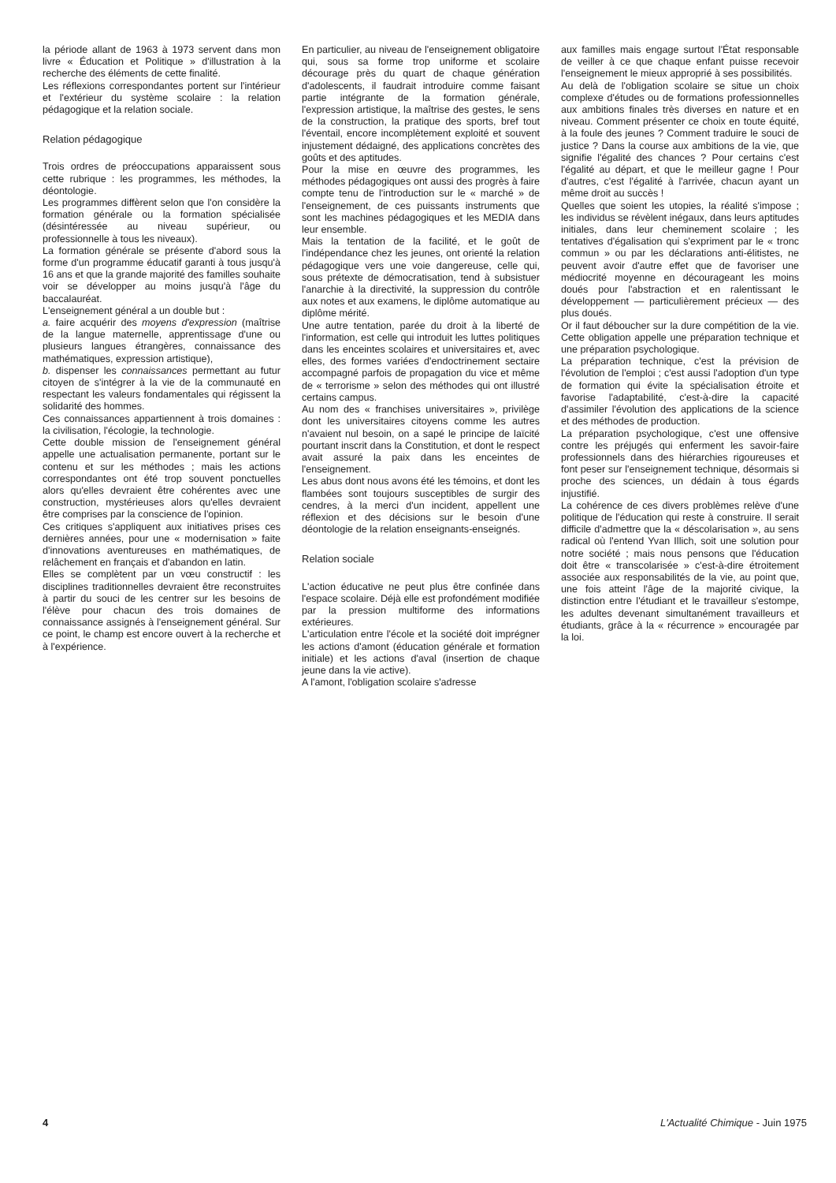la période allant de 1963 à 1973 servent dans mon livre « Éducation et Politique » d'illustration à la recherche des éléments de cette finalité.
Les réflexions correspondantes portent sur l'intérieur et l'extérieur du système scolaire : la relation pédagogique et la relation sociale.
Relation pédagogique
Trois ordres de préoccupations apparaissent sous cette rubrique : les programmes, les méthodes, la déontologie.
Les programmes diffèrent selon que l'on considère la formation générale ou la formation spécialisée (désintéressée au niveau supérieur, ou professionnelle à tous les niveaux).
La formation générale se présente d'abord sous la forme d'un programme éducatif garanti à tous jusqu'à 16 ans et que la grande majorité des familles souhaite voir se développer au moins jusqu'à l'âge du baccalauréat.
L'enseignement général a un double but :
a. faire acquérir des moyens d'expression (maîtrise de la langue maternelle, apprentissage d'une ou plusieurs langues étrangères, connaissance des mathématiques, expression artistique),
b. dispenser les connaissances permettant au futur citoyen de s'intégrer à la vie de la communauté en respectant les valeurs fondamentales qui régissent la solidarité des hommes.
Ces connaissances appartiennent à trois domaines : la civilisation, l'écologie, la technologie.
Cette double mission de l'enseignement général appelle une actualisation permanente, portant sur le contenu et sur les méthodes ; mais les actions correspondantes ont été trop souvent ponctuelles alors qu'elles devraient être cohérentes avec une construction, mystérieuses alors qu'elles devraient être comprises par la conscience de l'opinion.
Ces critiques s'appliquent aux initiatives prises ces dernières années, pour une « modernisation » faite d'innovations aventureuses en mathématiques, de relâchement en français et d'abandon en latin.
Elles se complètent par un vœu constructif : les disciplines traditionnelles devraient être reconstruites à partir du souci de les centrer sur les besoins de l'élève pour chacun des trois domaines de connaissance assignés à l'enseignement général. Sur ce point, le champ est encore ouvert à la recherche et à l'expérience.
En particulier, au niveau de l'enseignement obligatoire qui, sous sa forme trop uniforme et scolaire décourage près du quart de chaque génération d'adolescents, il faudrait introduire comme faisant partie intégrante de la formation générale, l'expression artistique, la maîtrise des gestes, le sens de la construction, la pratique des sports, bref tout l'éventail, encore incomplètement exploité et souvent injustement dédaigné, des applications concrètes des goûts et des aptitudes.
Pour la mise en œuvre des programmes, les méthodes pédagogiques ont aussi des progrès à faire compte tenu de l'introduction sur le « marché » de l'enseignement, de ces puissants instruments que sont les machines pédagogiques et les MEDIA dans leur ensemble.
Mais la tentation de la facilité, et le goût de l'indépendance chez les jeunes, ont orienté la relation pédagogique vers une voie dangereuse, celle qui, sous prétexte de démocratisation, tend à subsistuer l'anarchie à la directivité, la suppression du contrôle aux notes et aux examens, le diplôme automatique au diplôme mérité.
Une autre tentation, parée du droit à la liberté de l'information, est celle qui introduit les luttes politiques dans les enceintes scolaires et universitaires et, avec elles, des formes variées d'endoctrinement sectaire accompagné parfois de propagation du vice et même de « terrorisme » selon des méthodes qui ont illustré certains campus.
Au nom des « franchises universitaires », privilège dont les universitaires citoyens comme les autres n'avaient nul besoin, on a sapé le principe de laïcité pourtant inscrit dans la Constitution, et dont le respect avait assuré la paix dans les enceintes de l'enseignement.
Les abus dont nous avons été les témoins, et dont les flambées sont toujours susceptibles de surgir des cendres, à la merci d'un incident, appellent une réflexion et des décisions sur le besoin d'une déontologie de la relation enseignants-enseignés.
Relation sociale
L'action éducative ne peut plus être confinée dans l'espace scolaire. Déjà elle est profondément modifiée par la pression multiforme des informations extérieures.
L'articulation entre l'école et la société doit imprégner les actions d'amont (éducation générale et formation initiale) et les actions d'aval (insertion de chaque jeune dans la vie active).
A l'amont, l'obligation scolaire s'adresse
aux familles mais engage surtout l'État responsable de veiller à ce que chaque enfant puisse recevoir l'enseignement le mieux approprié à ses possibilités.
Au delà de l'obligation scolaire se situe un choix complexe d'études ou de formations professionnelles aux ambitions finales très diverses en nature et en niveau. Comment présenter ce choix en toute équité, à la foule des jeunes ? Comment traduire le souci de justice ? Dans la course aux ambitions de la vie, que signifie l'égalité des chances ? Pour certains c'est l'égalité au départ, et que le meilleur gagne ! Pour d'autres, c'est l'égalité à l'arrivée, chacun ayant un même droit au succès !
Quelles que soient les utopies, la réalité s'impose ; les individus se révèlent inégaux, dans leurs aptitudes initiales, dans leur cheminement scolaire ; les tentatives d'égalisation qui s'expriment par le « tronc commun » ou par les déclarations anti-élitistes, ne peuvent avoir d'autre effet que de favoriser une médiocrité moyenne en décourageant les moins doués pour l'abstraction et en ralentissant le développement — particulièrement précieux — des plus doués.
Or il faut déboucher sur la dure compétition de la vie. Cette obligation appelle une préparation technique et une préparation psychologique.
La préparation technique, c'est la prévision de l'évolution de l'emploi ; c'est aussi l'adoption d'un type de formation qui évite la spécialisation étroite et favorise l'adaptabilité, c'est-à-dire la capacité d'assimiler l'évolution des applications de la science et des méthodes de production.
La préparation psychologique, c'est une offensive contre les préjugés qui enferment les savoir-faire professionnels dans des hiérarchies rigoureuses et font peser sur l'enseignement technique, désormais si proche des sciences, un dédain à tous égards injustifié.
La cohérence de ces divers problèmes relève d'une politique de l'éducation qui reste à construire. Il serait difficile d'admettre que la « déscolarisation », au sens radical où l'entend Yvan Illich, soit une solution pour notre société ; mais nous pensons que l'éducation doit être « transcolarisée » c'est-à-dire étroitement associée aux responsabilités de la vie, au point que, une fois atteint l'âge de la majorité civique, la distinction entre l'étudiant et le travailleur s'estompe, les adultes devenant simultanément travailleurs et étudiants, grâce à la « récurrence » encouragée par la loi.
4 L'Actualité Chimique - Juin 1975